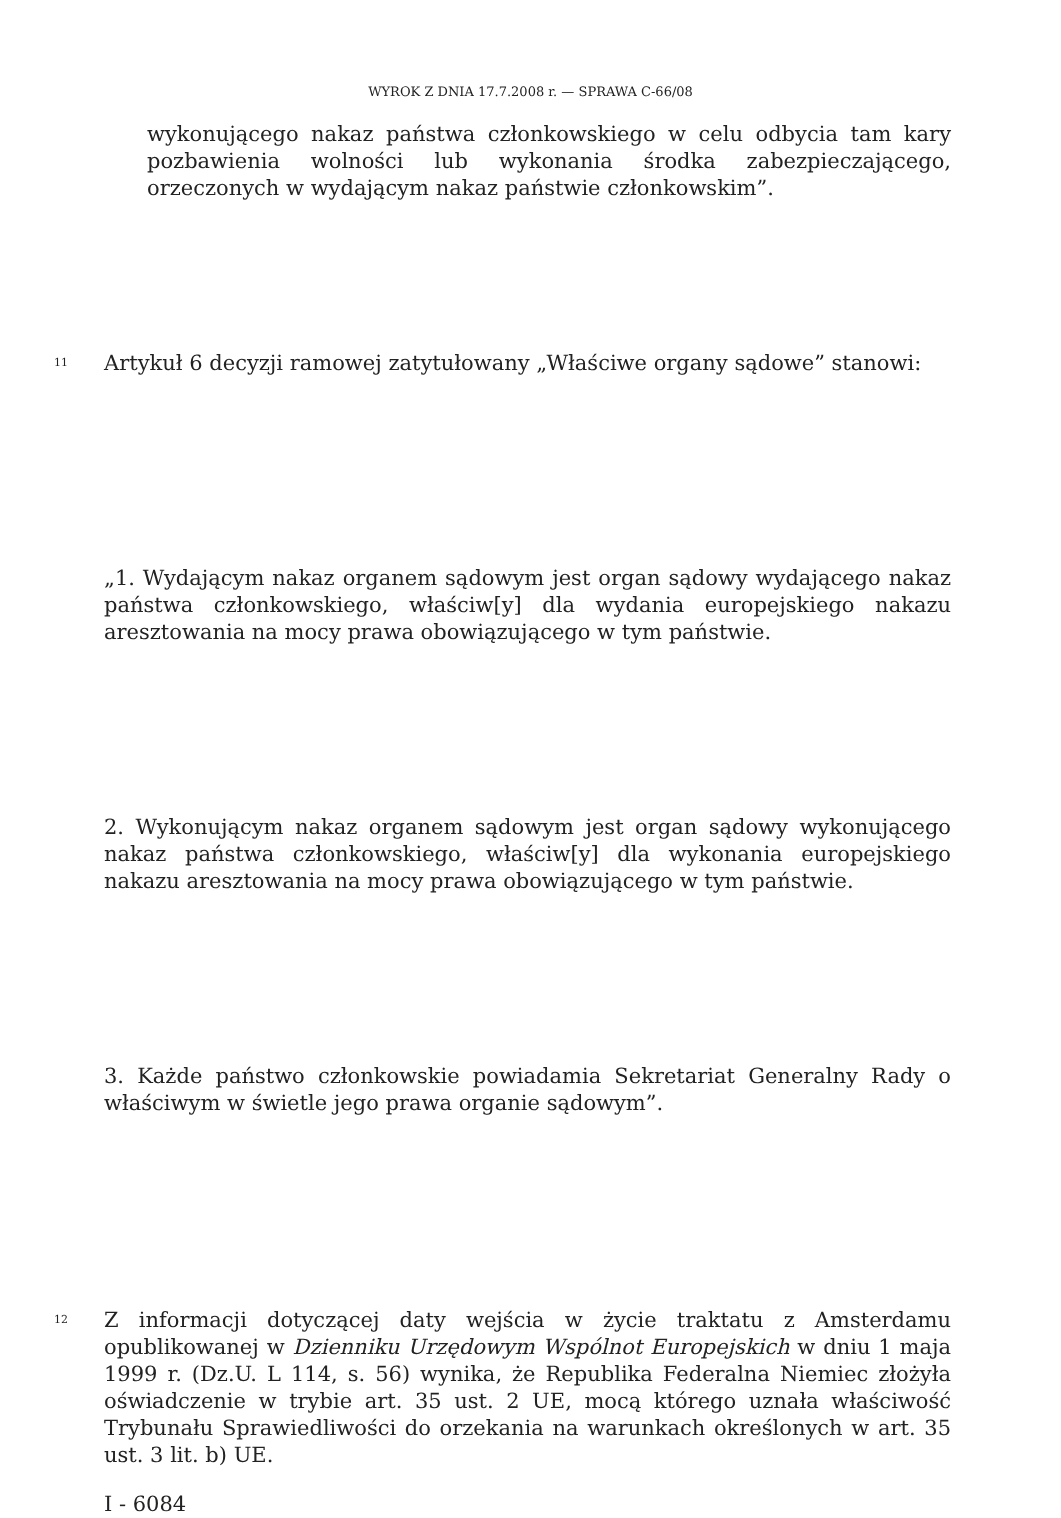WYROK Z DNIA 17.7.2008 r. — SPRAWA C-66/08
wykonującego nakaz państwa członkowskiego w celu odbycia tam kary pozbawienia wolności lub wykonania środka zabezpieczającego, orzeczonych w wydającym nakaz państwie członkowskim”.
11
Artykuł 6 decyzji ramowej zatytułowany „Właściwe organy sądowe” stanowi:
„1. Wydającym nakaz organem sądowym jest organ sądowy wydającego nakaz państwa członkowskiego, właściw[y] dla wydania europejskiego nakazu aresztowania na mocy prawa obowiązującego w tym państwie.
2. Wykonującym nakaz organem sądowym jest organ sądowy wykonującego nakaz państwa członkowskiego, właściw[y] dla wykonania europejskiego nakazu aresztowania na mocy prawa obowiązującego w tym państwie.
3. Każde państwo członkowskie powiadamia Sekretariat Generalny Rady o właściwym w świetle jego prawa organie sądowym”.
12
Z informacji dotyczącej daty wejścia w życie traktatu z Amsterdamu opublikowanej w Dzienniku Urzędowym Wspólnot Europejskich w dniu 1 maja 1999 r. (Dz.U. L 114, s. 56) wynika, że Republika Federalna Niemiec złożyła oświadczenie w trybie art. 35 ust. 2 UE, mocą którego uznała właściwość Trybunału Sprawiedliwości do orzekania na warunkach określonych w art. 35 ust. 3 lit. b) UE.
I - 6084